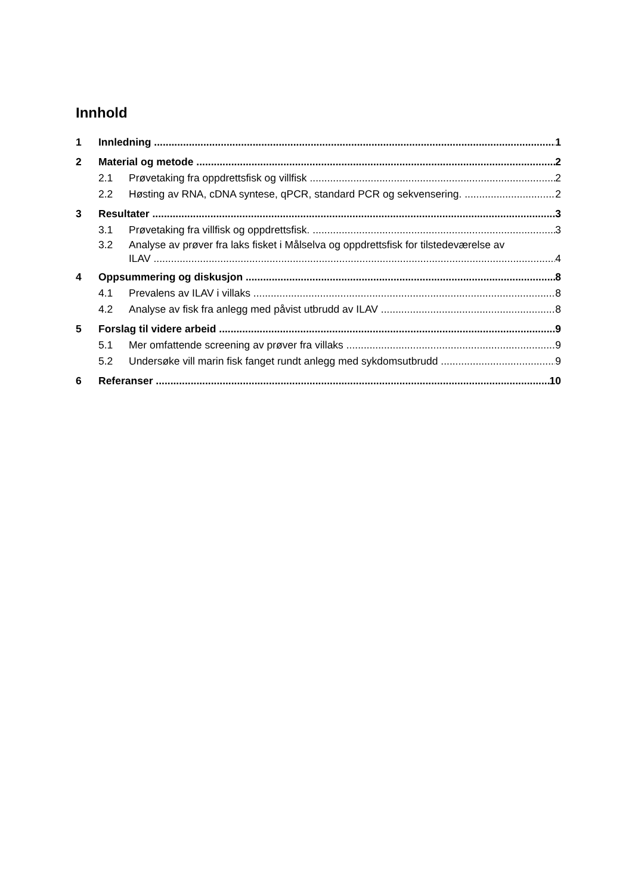Innhold
1 Innledning 1
2 Material og metode 2
2.1 Prøvetaking fra oppdrettsfisk og villfisk 2
2.2 Høsting av RNA, cDNA syntese, qPCR, standard PCR og sekvensering. 2
3 Resultater 3
3.1 Prøvetaking fra villfisk og oppdrettsfisk. 3
3.2 Analyse av prøver fra laks fisket i Målselva og oppdrettsfisk for tilstedeværelse av
ILAV 4
4 Oppsummering og diskusjon 8
4.1 Prevalens av ILAV i villaks 8
4.2 Analyse av fisk fra anlegg med påvist utbrudd av ILAV 8
5 Forslag til videre arbeid 9
5.1 Mer omfattende screening av prøver fra villaks 9
5.2 Undersøke vill marin fisk fanget rundt anlegg med sykdomsutbrudd 9
6 Referanser 10